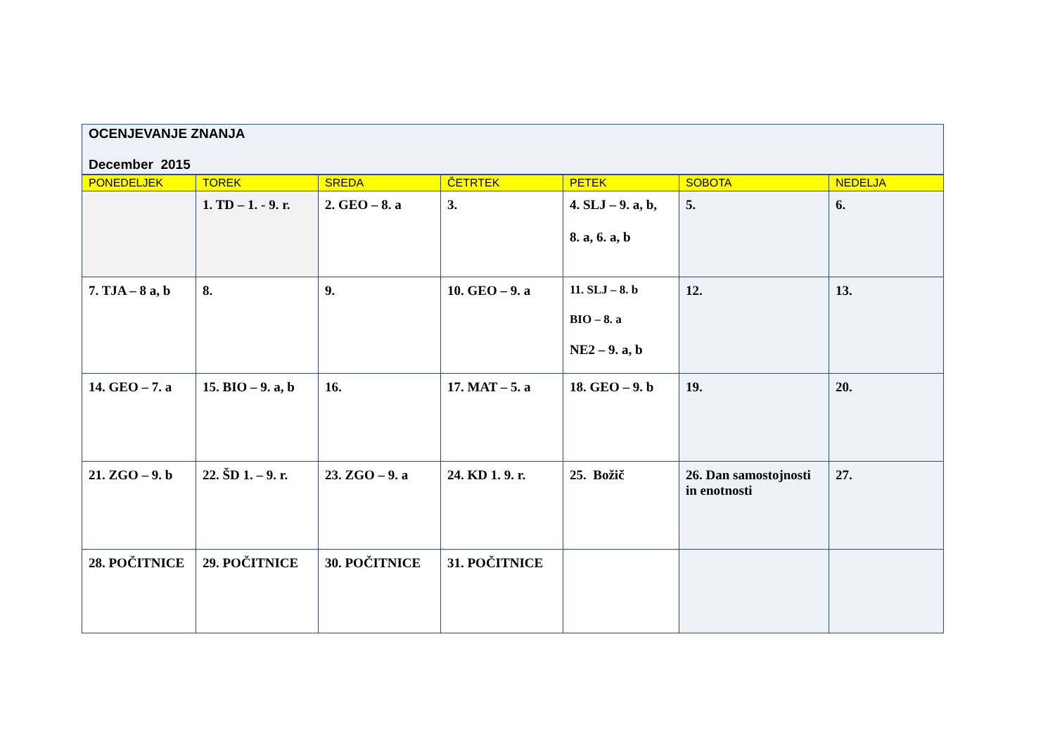| OCENJEVANJE ZNANJA December 2015 | | | | | | |
| PONEDELJEK | TOREK | SREDA | ČETRTEK | PETEK | SOBOTA | NEDELJA |
| | 1. TD – 1. - 9. r. | 2. GEO – 8. a | 3. | 4. SLJ – 9. a, b, 8. a, 6. a, b | 5. | 6. |
| 7. TJA – 8 a, b | 8. | 9. | 10. GEO – 9. a | 11. SLJ – 8. b BIO – 8. a NE2 – 9. a, b | 12. | 13. |
| 14. GEO – 7. a | 15. BIO – 9. a, b | 16. | 17. MAT – 5. a | 18. GEO – 9. b | 19. | 20. |
| 21. ZGO – 9. b | 22. ŠD 1. – 9. r. | 23. ZGO – 9. a | 24. KD 1. 9. r. | 25. Božič | 26. Dan samostojnosti in enotnosti | 27. |
| 28. POČITNICE | 29. POČITNICE | 30. POČITNICE | 31. POČITNICE | | | |